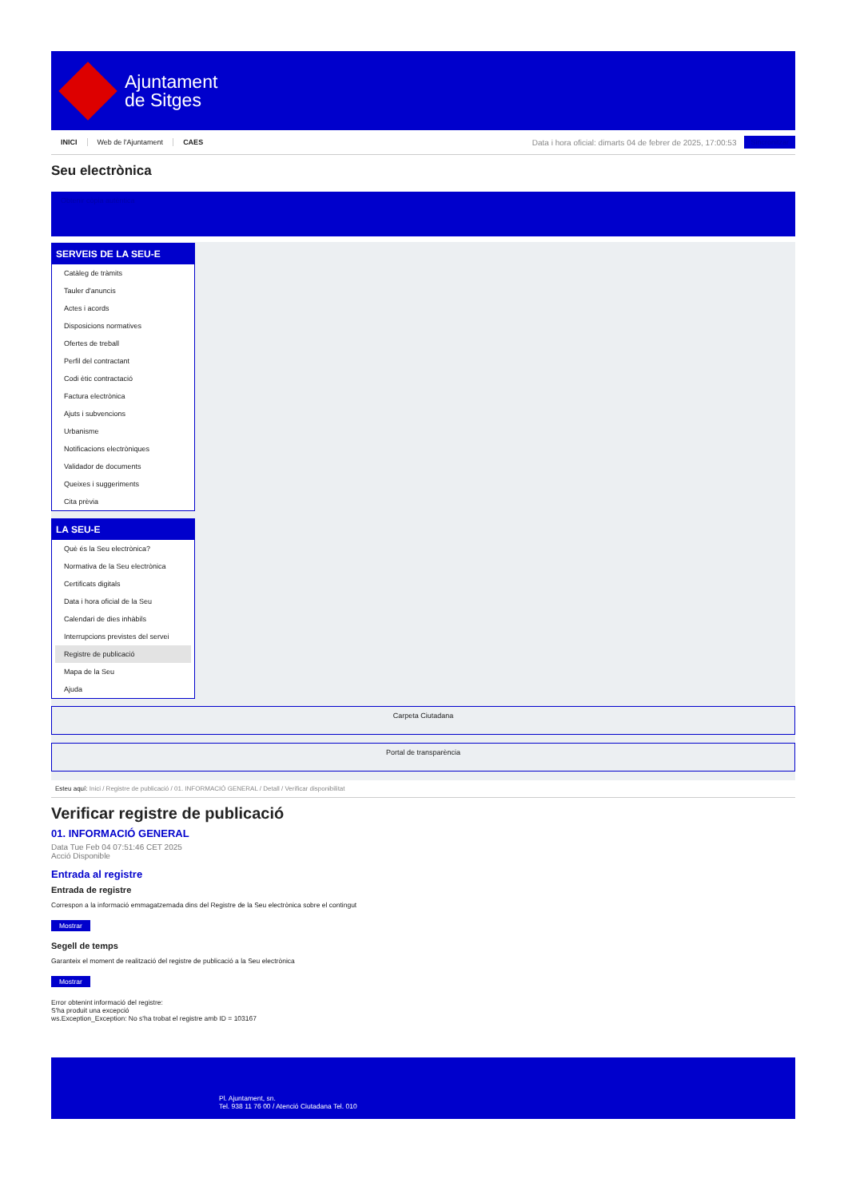Ajuntament
de Sitges
INICI Web de l'Ajuntament CAES
Data i hora oficial: dimarts 04 de febrer de 2025, 17:00:53
Sincronitzar
Seu electrònica
Obtenir còpia autèntica
SERVEIS DE LA SEU-E
Catàleg de tràmits
Tauler d'anuncis
Actes i acords
Disposicions normatives
Ofertes de treball
Perfil del contractant
Codi ètic contractació
Factura electrònica
Ajuts i subvencions
Urbanisme
Notificacions electròniques
Validador de documents
Queixes i suggeriments
Cita prèvia
LA SEU-E
Què és la Seu electrònica?
Normativa de la Seu electrònica
Certificats digitals
Data i hora oficial de la Seu
Calendari de dies inhàbils
Interrupcions previstes del servei
Registre de publicació
Mapa de la Seu
Ajuda
Carpeta Ciutadana
Portal de transparència
Esteu aquí: Inici / Registre de publicació / 01. INFORMACIÓ GENERAL / Detall / Verificar disponibilitat
Verificar registre de publicació
01. INFORMACIÓ GENERAL
Data Tue Feb 04 07:51:46 CET 2025
Acció Disponible
Entrada al registre
Entrada de registre
Correspon a la informació emmagatzemada dins del Registre de la Seu electrònica sobre el contingut
Mostrar
Segell de temps
Garanteix el moment de realització del registre de publicació a la Seu electrònica
Mostrar
Error obtenint informació del registre:
S'ha produit una excepció
ws.Exception_Exception: No s'ha trobat el registre amb ID = 103167
Pl. Ajuntament, sn.
Tel. 938 11 76 00 / Atenció Ciutadana Tel. 010